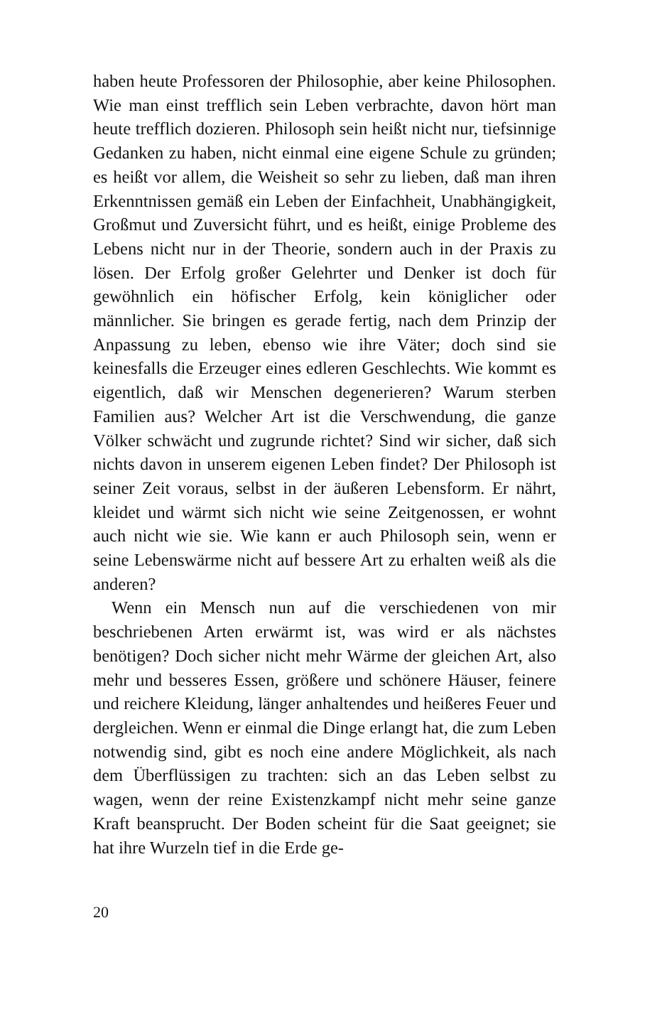haben heute Professoren der Philosophie, aber keine Philosophen. Wie man einst trefflich sein Leben verbrachte, davon hört man heute trefflich dozieren. Philosoph sein heißt nicht nur, tiefsinnige Gedanken zu haben, nicht einmal eine eigene Schule zu gründen; es heißt vor allem, die Weisheit so sehr zu lieben, daß man ihren Erkenntnissen gemäß ein Leben der Einfachheit, Unabhängigkeit, Großmut und Zuversicht führt, und es heißt, einige Probleme des Lebens nicht nur in der Theorie, sondern auch in der Praxis zu lösen. Der Erfolg großer Gelehrter und Denker ist doch für gewöhnlich ein höfischer Erfolg, kein königlicher oder männlicher. Sie bringen es gerade fertig, nach dem Prinzip der Anpassung zu leben, ebenso wie ihre Väter; doch sind sie keinesfalls die Erzeuger eines edleren Geschlechts. Wie kommt es eigentlich, daß wir Menschen degenerieren? Warum sterben Familien aus? Welcher Art ist die Verschwendung, die ganze Völker schwächt und zugrunde richtet? Sind wir sicher, daß sich nichts davon in unserem eigenen Leben findet? Der Philosoph ist seiner Zeit voraus, selbst in der äußeren Lebensform. Er nährt, kleidet und wärmt sich nicht wie seine Zeitgenossen, er wohnt auch nicht wie sie. Wie kann er auch Philosoph sein, wenn er seine Lebenswärme nicht auf bessere Art zu erhalten weiß als die anderen?
Wenn ein Mensch nun auf die verschiedenen von mir beschriebenen Arten erwärmt ist, was wird er als nächstes benötigen? Doch sicher nicht mehr Wärme der gleichen Art, also mehr und besseres Essen, größere und schönere Häuser, feinere und reichere Kleidung, länger anhaltendes und heißeres Feuer und dergleichen. Wenn er einmal die Dinge erlangt hat, die zum Leben notwendig sind, gibt es noch eine andere Möglichkeit, als nach dem Überflüssigen zu trachten: sich an das Leben selbst zu wagen, wenn der reine Existenzkampf nicht mehr seine ganze Kraft beansprucht. Der Boden scheint für die Saat geeignet; sie hat ihre Wurzeln tief in die Erde ge-
20